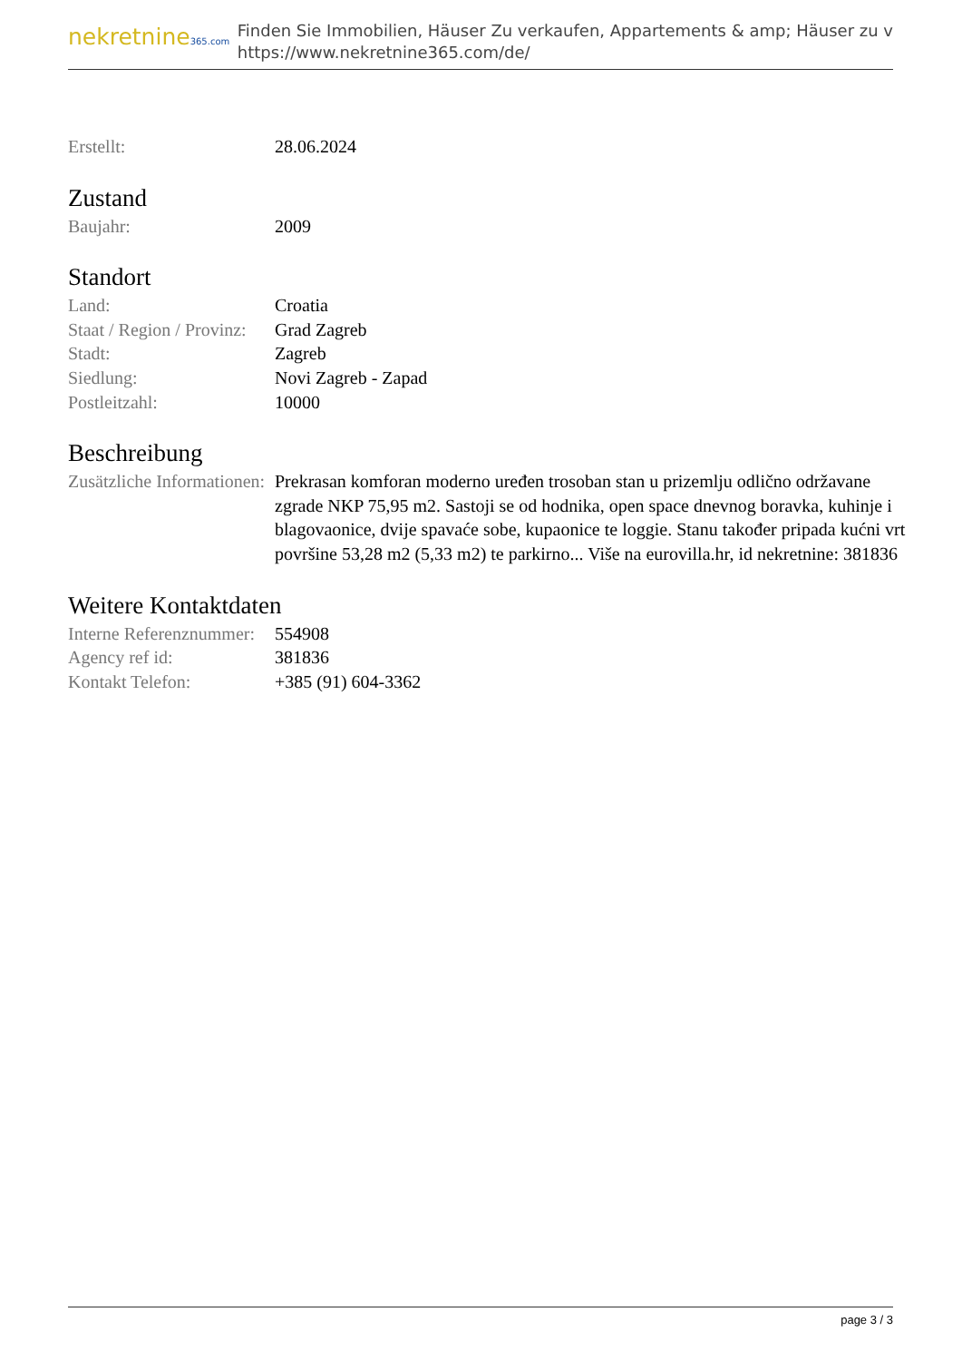nekretnine365.com
Finden Sie Immobilien, Häuser Zu verkaufen, Appartements & amp; Häuser zu v
https://www.nekretnine365.com/de/
| Erstellt: | 28.06.2024 |
Zustand
| Baujahr: | 2009 |
Standort
| Land: | Croatia |
| Staat / Region / Provinz: | Grad Zagreb |
| Stadt: | Zagreb |
| Siedlung: | Novi Zagreb - Zapad |
| Postleitzahl: | 10000 |
Beschreibung
| Zusätzliche Informationen: | Prekrasan komforan moderno uređen trosoban stan u prizemlju odlično održavane zgrade NKP 75,95 m2. Sastoji se od hodnika, open space dnevnog boravka, kuhinje i blagovaonice, dvije spavaće sobe, kupaonice te loggie. Stanu također pripada kućni vrt površine 53,28 m2 (5,33 m2) te parkirno... Više na eurovilla.hr, id nekretnine: 381836 |
Weitere Kontaktdaten
| Interne Referenznummer: | 554908 |
| Agency ref id: | 381836 |
| Kontakt Telefon: | +385 (91) 604-3362 |
page 3 / 3